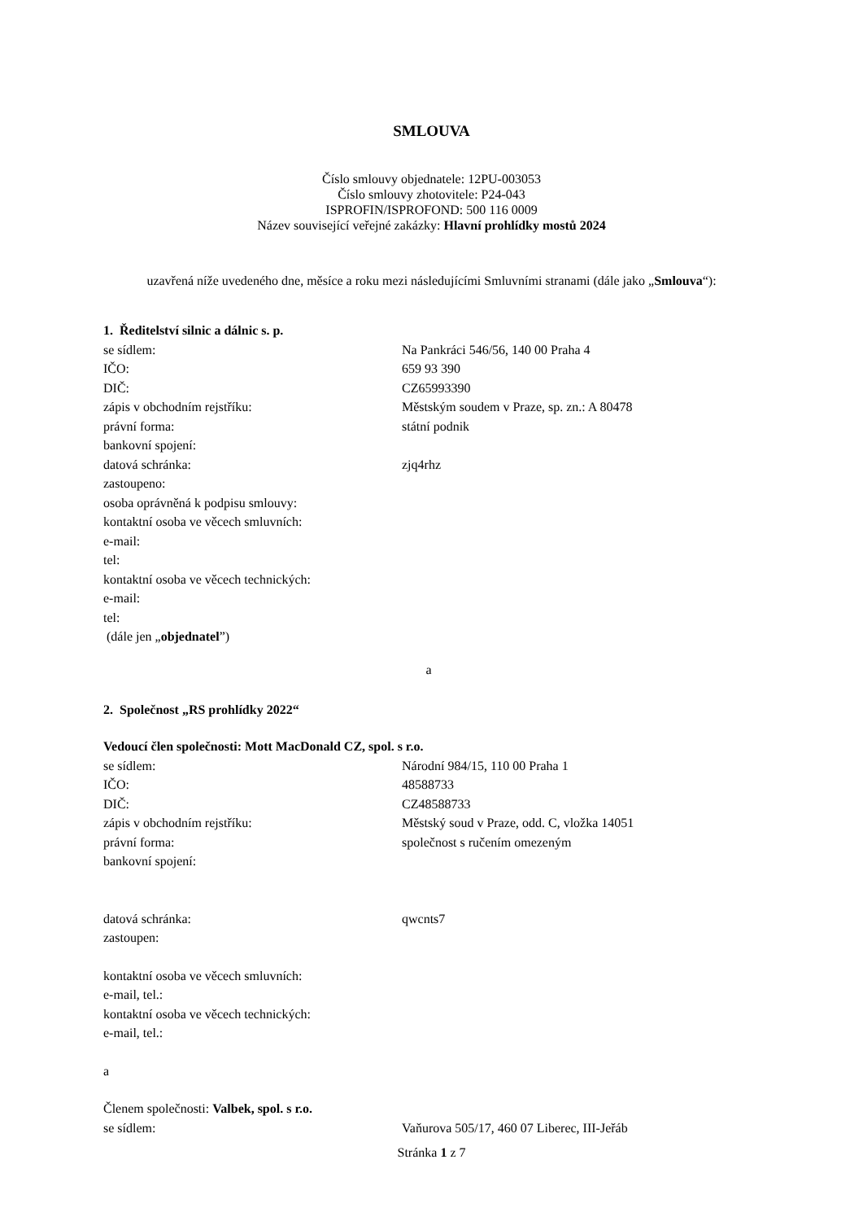SMLOUVA
Číslo smlouvy objednatele: 12PU-003053
Číslo smlouvy zhotovitele: P24-043
ISPROFIN/ISPROFOND: 500 116 0009
Název související veřejné zakázky: Hlavní prohlídky mostů 2024
uzavřená níže uvedeného dne, měsíce a roku mezi následujícími Smluvními stranami (dále jako „Smlouva“):
1. Ředitelství silnic a dálnic s. p.
se sídlem: Na Pankráci 546/56, 140 00 Praha 4
IČO: 659 93 390
DIČ: CZ65993390
zápis v obchodním rejstříku: Městským soudem v Praze, sp. zn.: A 80478
právní forma: státní podnik
bankovní spojení:
datová schránka: zjq4rhz
zastoupeno:
osoba oprávněná k podpisu smlouvy:
kontaktní osoba ve věcech smluvních:
e-mail:
tel:
kontaktní osoba ve věcech technických:
e-mail:
tel:
(dále jen „ objednatel”)
a
2. Společnost „RS prohlídky 2022“
Vedoucí člen společnosti: Mott MacDonald CZ, spol. s r.o.
se sídlem: Národní 984/15, 110 00 Praha 1
IČO: 48588733
DIČ: CZ48588733
zápis v obchodním rejstříku: Městský soud v Praze, odd. C, vložka 14051
právní forma: společnost s ručením omezeným
bankovní spojení:
datová schránka: qwcnts7
zastoupen:
kontaktní osoba ve věcech smluvních:
e-mail, tel.:
kontaktní osoba ve věcech technických:
e-mail, tel.:
a
Členem společnosti: Valbek, spol. s r.o.
se sídlem: Vaňurova 505/17, 460 07 Liberec, III-Jeřáb
Stránka 1 z 7